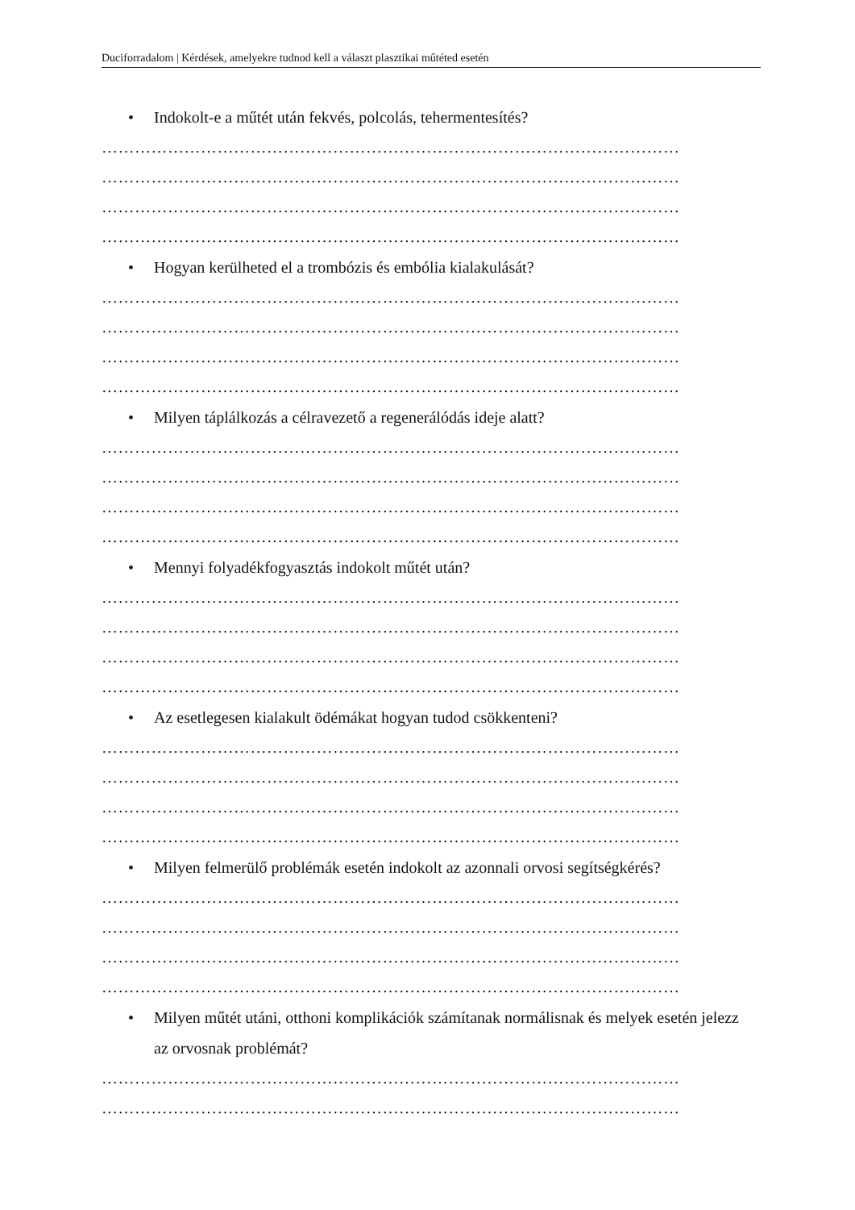Duciforradalom | Kérdések, amelyekre tudnod kell a választ plasztikai műtéted esetén
• Indokolt-e a műtét után fekvés, polcolás, tehermentesítés?
……………………………………………………………………………………………
……………………………………………………………………………………………
……………………………………………………………………………………………
……………………………………………………………………………………………
• Hogyan kerülheted el a trombózis és embólia kialakulását?
……………………………………………………………………………………………
……………………………………………………………………………………………
……………………………………………………………………………………………
……………………………………………………………………………………………
• Milyen táplálkozás a célravezető a regenerálódás ideje alatt?
……………………………………………………………………………………………
……………………………………………………………………………………………
……………………………………………………………………………………………
……………………………………………………………………………………………
• Mennyi folyadékfogyasztás indokolt műtét után?
……………………………………………………………………………………………
……………………………………………………………………………………………
……………………………………………………………………………………………
……………………………………………………………………………………………
• Az esetlegesen kialakult ödémákat hogyan tudod csökkenteni?
……………………………………………………………………………………………
……………………………………………………………………………………………
……………………………………………………………………………………………
……………………………………………………………………………………………
• Milyen felmerülő problémák esetén indokolt az azonnali orvosi segítségkérés?
……………………………………………………………………………………………
……………………………………………………………………………………………
……………………………………………………………………………………………
……………………………………………………………………………………………
• Milyen műtét utáni, otthoni komplikációk számítanak normálisnak és melyek esetén jelezz az orvosnak problémát?
……………………………………………………………………………………………
……………………………………………………………………………………………